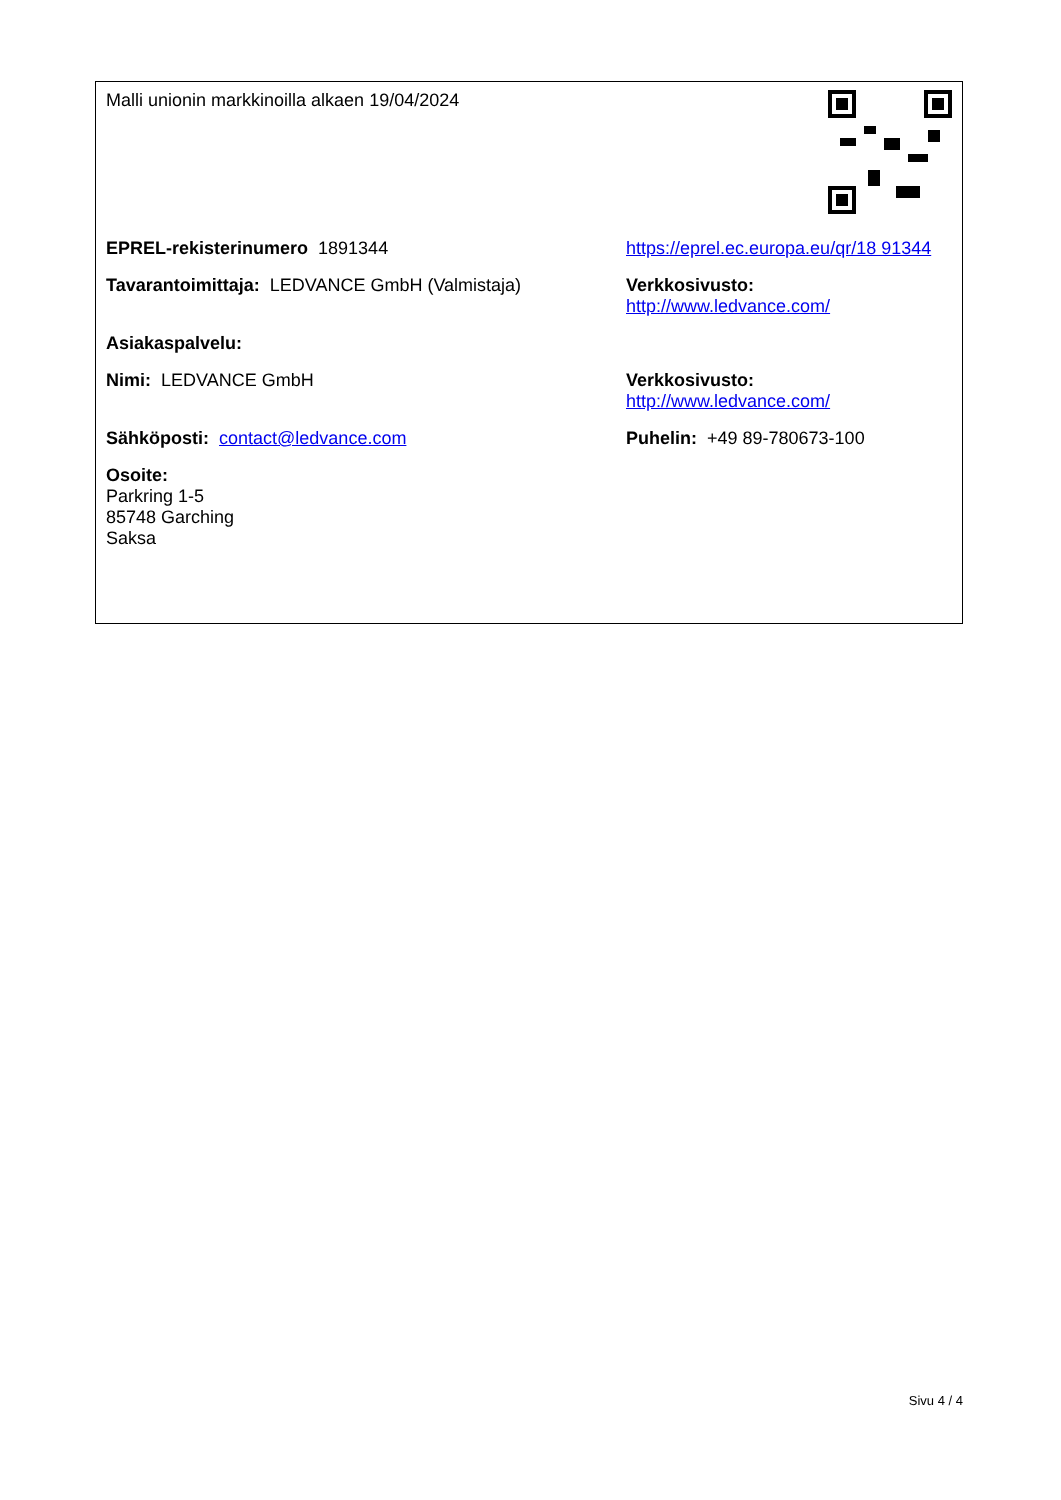| Malli unionin markkinoilla alkaen 19/04/2024 | | |
| EPREL-rekisterinumero 1891344 | https://eprel.ec.europa.eu/qr/18 91344 | |
| Tavarantoimittaja: LEDVANCE GmbH (Valmistaja) | Verkkosivusto: http://www.ledvance.com/ | |
| Asiakaspalvelu: | | |
| Nimi: LEDVANCE GmbH | Verkkosivusto: http://www.ledvance.com/ | |
| Sähköposti: contact@ledvance.com | Puhelin: +49 89-780673-100 | |
| Osoite: Parkring 1-5 85748 Garching Saksa | | |
Sivu 4 / 4